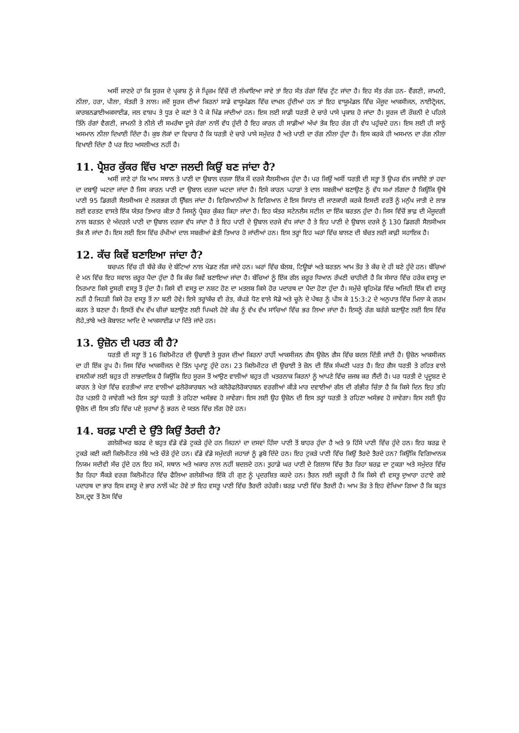ਅਸੀਂ ਜਾਣਦੇ ਹਾਂ ਕਿ ਸੂਰਜ ਦੇ ਪ੍ਰਕਾਸ਼ ਨੂੰ ਜੇ ਪ੍ਰਿਜ਼ਮ ਵਿੱਚੋਂ ਦੀ ਲੰਘਾਇਆ ਜਾਵੇ ਤਾਂ ਇਹ ਸੱਤ ਰੰਗਾਂ ਵਿੱਚ ਟੁੱਟ ਜਾਂਦਾ ਹੈ। ਇਹ ਸੱਤ ਰੰਗ ਹਨ- ਵੈਂਗਣੀ, ਜਾਮਨੀ, ਨੀਲਾ, ਹਰਾ, ਪੀਲਾ, ਸੰਤਰੀ ਤੇ ਲਾਲ। ਜਦੋਂ ਸੂਰਜ ਦੀਆਂ ਕਿਰਨਾਂ ਸਾਡੇ ਵਾਯੂਮੰਡਲ ਵਿੱਚ ਦਾਖਲ ਹੁੰਦੀਆਂ ਹਨ ਤਾਂ ਇਹ ਵਾਯੂਮੰਡਲ ਵਿੱਚ ਮੌਜੂਦ ਆਕਸੀਜਨ, ਨਾਈਟ੍ਰੋਜਨ, ਕਾਰਬਨਡਾਈਅਕਸਾਈਡ, ਜਲ ਵਾਸ਼ਪ ਤੇ ਧੂੜ ਦੇ ਕਣਾਂ ਤੇ ਪੈ ਕੇ ਖਿੰਡ ਜਾਂਦੀਆਂ ਹਨ। ਇਸ ਲਈ ਸਾਡੀ ਧਰਤੀ ਦੇ ਚਾਰੇ ਪਾਸੇ ਪ੍ਰਕਾਸ਼ ਹੋ ਜਾਂਦਾ ਹੈ। ਸੂਰਜ ਦੀ ਰੌਸ਼ਨੀ ਦੇ ਪਹਿਲੇ ਤਿੰਨੇ ਰੰਗਾਂ ਵੈਗਣੀ, ਜਾਮਨੀ ਤੇ ਨੀਲੇ ਦੀ ਸਮਰੱਥਾ ਦੂਜੇ ਰੰਗਾਂ ਨਾਲੋਂ ਵੱਧ ਹੁੰਦੀ ਹੈ ਇਹ ਕਾਰਨ ਹੀ ਸਾਡੀਆਂ ਅੱਖਾਂ ਤੱਕ ਇਹ ਰੰਗ ਹੀ ਵੱਧ ਪਹੁੰਚਦੇ ਹਨ। ਇਸ ਲਈ ਹੀ ਸਾਨੂੰ ਅਸਮਾਨ ਨੀਲਾ ਦਿਖਾਈ ਦਿੰਦਾ ਹੈ। ਕੁਝ ਲੋਕਾਂ ਦਾ ਵਿਚਾਰ ਹੈ ਕਿ ਧਰਤੀ ਦੇ ਚਾਰੇ ਪਾਸੇ ਸਮੁੰਦਰ ਹੈ ਅਤੇ ਪਾਣੀ ਦਾ ਰੰਗ ਨੀਲਾ ਹੁੰਦਾ ਹੈ। ਇਸ ਕਰਕੇ ਹੀ ਅਸਮਾਨ ਦਾ ਰੰਗ ਨੀਲਾ ਵਿਖਾਈ ਦਿੰਦਾ ਹੈ ਪਰ ਇਹ ਅਸਲੀਅਤ ਨਹੀਂ ਹੈ।
11. ਪ੍ਰੈਸ਼ਰ ਕੁੱਕਰ ਵਿੱਚ ਖਾਣਾ ਜਲਦੀ ਕਿਉਂ ਬਣ ਜਾਂਦਾ ਹੈ?
ਅਸੀਂ ਜਾਣੇ ਹਾਂ ਕਿ ਆਮ ਸਥਾਨ ਤੇ ਪਾਣੀ ਦਾ ਉਬਾਲ ਦਰਜਾ ਇੱਕ ਸੌ ਦਰਜੇ ਸੈਲਸੀਅਸ ਹੁੰਦਾ ਹੈ। ਪਰ ਜਿਉਂ ਅਸੀਂ ਧਰਤੀ ਦੀ ਸਤ੍ਹਾ ਤੋਂ ਉਪਰ ਵੱਲ ਜਾਈਏ ਤਾਂ ਹਵਾ ਦਾ ਦਬਾਉ ਘਟਦਾ ਜਾਂਦਾ ਹੈ ਜਿਸ ਕਾਰਨ ਪਾਣੀ ਦਾ ਉਬਾਲ ਦਰਜਾ ਘਟਦਾ ਜਾਂਦਾ ਹੈ। ਇਸੇ ਕਾਰਨ ਪਹਾੜਾਂ ਤੇ ਦਾਲ ਸਬਜ਼ੀਆਂ ਬਣਾਉਣ ਨੂੰ ਵੱਧ ਸਮਾਂ ਲੱਗਦਾ ਹੈ ਕਿਉਂਕਿ ਉਥੇ ਪਾਣੀ 95 ਡਿਗਰੀ ਸੈਲਸੀਅਸ ਦੇ ਲਗਭਗ ਹੀ ਉੱਬਲ ਜਾਂਦਾ ਹੈ। ਵਿਗਿਆਨੀਆਂ ਨੇ ਵਿਗਿਆਨ ਦੇ ਇਸ ਸਿਧਾਂਤ ਦੀ ਜਾਣਕਾਰੀ ਕਰਕੇ ਇਸਦੀ ਵਰਤੋਂ ਨੂੰ ਮਨੁੱਖ ਜਾਤੀ ਦੇ ਲਾਭ ਲਈ ਵਰਤਣ ਵਾਸਤੇ ਇੱਕ ਯੰਤਰ ਤਿਆਰ ਕੀਤਾ ਹੈ ਜਿਸਨੂੰ ਪ੍ਰੈਸ਼ਰ ਕੁੱਕਰ ਕਿਹਾ ਜਾਂਦਾ ਹੈ। ਇਹ ਯੰਤਰ ਸਟੇਨਲੈਸ ਸਟੀਲ ਦਾ ਇੱਕ ਬਰਤਨ ਹੁੰਦਾ ਹੈ। ਜਿਸ ਵਿੱਚੋਂ ਭਾਫ਼ ਦੀ ਮੌਜੂਦਗੀ ਨਾਲ ਬਰਤਨ ਦੇ ਅੰਦਰਲੇ ਪਾਣੀ ਦਾ ਉਬਾਲ ਦਰਜਾ ਵੱਧ ਜਾਂਦਾ ਹੈ ਤੇ ਇਹ ਪਾਣੀ ਦੇ ਉਬਾਲ ਦਰਜੇ ਵੱਧ ਜਾਂਦਾ ਹੈ ਤੇ ਇਹ ਪਾਣੀ ਦੇ ਉਬਾਲ ਦਰਜੇ ਨੂੰ 130 ਡਿਗਰੀ ਸੈਲਸੀਅਸ ਤੱਕ ਲੈ ਜਾਂਦਾ ਹੈ। ਇਸ ਲਈ ਇਸ ਵਿੱਚ ਰੱਖੀਆਂ ਦਾਲ ਸਬਜ਼ੀਆਂ ਛੇਤੀ ਤਿਆਰ ਹੋ ਜਾਂਦੀਆਂ ਹਨ। ਇਸ ਤਰ੍ਹਾਂ ਇਹ ਘਰਾਂ ਵਿੱਚ ਬਾਲਣ ਦੀ ਬੱਚਤ ਲਈ ਕਾਫ਼ੀ ਸਹਾਇਕ ਹੈ।
12. ਕੱਚ ਕਿਵੇਂ ਬਣਾਇਆ ਜਾਂਦਾ ਹੈ?
ਬਚਪਨ ਵਿੱਚ ਹੀ ਬੱਚੇ ਕੱਚ ਦੇ ਬੰਟਿਆਂ ਨਾਲ ਖੇਡਣ ਲੱਗ ਜਾਂਦੇ ਹਨ। ਘਰਾਂ ਵਿੱਚ ਬੱਲਬ, ਟਿਊਬਾਂ ਅਤੇ ਬਰਤਨ ਆਮ ਤੌਰ ਤੇ ਕੱਚ ਦੇ ਹੀ ਬਣੇ ਹੁੰਦੇ ਹਨ। ਬੱਚਿਆਂ ਦੇ ਮਨ ਵਿੱਚ ਇਹ ਸਵਾਲ ਜ਼ਰੂਰ ਪੈਦਾ ਹੁੰਦਾ ਹੈ ਕਿ ਕੱਚ ਕਿਵੇਂ ਬਣਾਇਆ ਜਾਂਦਾ ਹੈ। ਬੱਚਿਆਂ ਨੂੰ ਇੱਕ ਗੱਲ ਜ਼ਰੂਰ ਧਿਆਨ ਰੱਖਣੀ ਚਾਹੀਦੀ ਹੈ ਕਿ ਸੰਸਾਰ ਵਿੱਚ ਹਰੇਕ ਵਸਤੂ ਦਾ ਨਿਰਮਾਣ ਕਿਸੇ ਦੂਸਰੀ ਵਸਤੂ ਤੋਂ ਹੁੰਦਾ ਹੈ। ਕਿਸੇ ਵੀ ਵਸਤੂ ਦਾ ਨਸ਼ਟ ਹੋਣ ਦਾ ਮਤਲਬ ਕਿਸੇ ਹੋਰ ਪਦਾਰਥ ਦਾ ਪੈਦਾ ਹੋਣਾ ਹੁੰਦਾ ਹੈ। ਸਮੁੱਚੇ ਬ੍ਰਹਿਮੰਡ ਵਿੱਚ ਅਜਿਹੀ ਇੱਕ ਵੀ ਵਸਤੂ ਨਹੀਂ ਹੈ ਜਿਹੜੀ ਕਿਸੇ ਹੋਰ ਵਸਤੂ ਤੋਂ ਨਾ ਬਣੀ ਹੋਵੇ। ਇਸੇ ਤਰ੍ਹਾਂਕੱਚ ਵੀ ਰੇਤ, ਕੱਪੜੇ ਧੋਣ ਵਾਲੇ ਸੋਡੇ ਅਤੇ ਚੂਨੇ ਦੇ ਪੱਥਰ ਨੂੰ ਪੀਸ ਕੇ 15:3:2 ਦੇ ਅਨੁਪਾਤ ਵਿੱਚ ਮਿਲਾ ਕੇ ਗਰਮ ਕਰਨ ਤੇ ਬਣਦਾ ਹੈ। ਇਸਤੋਂ ਵੱਖ ਵੱਖ ਚੀਜ਼ਾਂ ਬਣਾਉਣ ਲਈ ਪਿਘਲੇ ਹੋਏ ਕੱਚ ਨੂੰ ਵੱਖ ਵੱਖ ਸਾਂਚਿਆਂ ਵਿੱਚ ਭਰ ਲਿਆ ਜਾਂਦਾ ਹੈ। ਇਸਨੂੰ ਰੰਗ ਬਰੰਗੇ ਬਣਾਉਣ ਲਈ ਇਸ ਵਿੱਚ ਲੋਹੇ,ਤਾਂਬੇ ਅਤੇ ਕੋਬਾਲਟ ਆਦਿ ਦੇ ਆਕਸਾਈਡ ਪਾ ਦਿੱਤੇ ਜਾਂਦੇ ਹਨ।
13. ਉਜ਼ੋਨ ਦੀ ਪਰਤ ਕੀ ਹੈ?
ਧਰਤੀ ਦੀ ਸਤ੍ਹਾ ਤੋਂ 16 ਕਿਲੋਮੀਟਰ ਦੀ ਉਚਾਈ ਤੇ ਸੂਰਜ ਦੀਆਂ ਕਿਰਨਾਂ ਰਾਹੀਂ ਆਕਸੀਜਨ ਗੈਸ ਉਜ਼ੋਨ ਗੈਸ ਵਿੱਚ ਬਦਲ ਦਿੱਤੀ ਜਾਂਦੀ ਹੈ। ਉਜ਼ੋਨ ਆਕਸੀਜਨ ਦਾ ਹੀ ਇੱਕ ਰੂਪ ਹੈ। ਜਿਸ ਵਿੱਚ ਆਕਸੀਜਨ ਦੇ ਤਿੰਨ ਪ੍ਰਮਾਣੂ ਹੁੰਦੇ ਹਨ। 23 ਕਿਲੋਮੀਟਰ ਦੀ ਉਚਾਈ ਤੇ ਜ਼ੋਨ ਦੀ ਇੱਕ ਸੰਘਣੀ ਪਰਤ ਹੈ। ਇਹ ਗੈਸ ਧਰਤੀ ਤੇ ਰਹਿਤ ਵਾਲੇ ਵਸਨੀਕਾਂ ਲਈ ਬਹੁਤ ਹੀ ਲਾਭਦਾਇਕ ਹੈ ਕਿਉਂਕਿ ਇਹ ਸੂਰਜ ਤੋਂ ਆਉਣ ਵਾਲੀਆਂ ਬਹੁਤ ਹੀ ਖਤਰਨਾਕ ਕਿਰਨਾਂ ਨੂੰ ਆਪਣੇ ਵਿੱਚ ਜ਼ਜਬ ਕਰ ਲੈਂਦੀ ਹੈ। ਪਰ ਧਰਤੀ ਦੇ ਪ੍ਰਦੂਸ਼ਣ ਦੇ ਕਾਰਨ ਤੇ ਖੇਤਾਂ ਵਿੱਚ ਵਰਤੀਆਂ ਜਾਣ ਵਾਲੀਆਂ ਫਲੋਰੋਕਾਰਬਨ ਅਤੇ ਕਲੋਰੋਫਲੋਰੋਕਾਰਬਨ ਵਰਗੀਆਂ ਕੀੜੇ ਮਾਰ ਦਵਾਈਆਂ ਗੱਲ ਦੀ ਗੰਭੀਰ ਚਿੰਤਾ ਹੈ ਕਿ ਕਿਸੇ ਦਿਨ ਇਹ ਤਹਿ ਹੋਰ ਪਤਲੀ ਹੋ ਜਾਵੇਗੀ ਅਤੇ ਇਸ ਤਰ੍ਹਾਂ ਧਰਤੀ ਤੇ ਰਹਿਣਾ ਅਸੰਭਵ ਹੋ ਜਾਵੇਗਾ। ਇਸ ਲਈ ਉਹ ਉਜ਼ੋਨ ਦੀ ਇਸ ਤਰ੍ਹਾਂ ਧਰਤੀ ਤੇ ਰਹਿਣਾ ਅਸੰਭਵ ਹੋ ਜਾਵੇਗਾ। ਇਸ ਲਈ ਉਹ ਉਜ਼ੋਨ ਦੀ ਇਸ ਤਹਿ ਵਿੱਚ ਪਏ ਸੁਰਾਖਾਂ ਨੂੰ ਭਰਨ ਦੇ ਯਤਨ ਵਿੱਚ ਲੱਗ ਹੋਏ ਹਨ।
14. ਬਰਫ਼ ਪਾਣੀ ਦੇ ਉੱਤੇ ਕਿਉਂ ਤੈਰਦੀ ਹੈ?
ਗਲੇਸ਼ੀਅਰ ਬਰਫ ਦੇ ਬਹੁਤ ਵੱਡੇ ਵੱਡੇ ਟੁਕੜੇ ਹੁੰਦੇ ਹਨ ਜਿਹਨਾਂ ਦਾ ਦਸਵਾਂ ਹਿੱਸਾ ਪਾਣੀ ਤੋਂ ਬਾਹਰ ਹੁੰਦਾ ਹੈ ਅਤੇ 9 ਹਿੱਸੇ ਪਾਣੀ ਵਿੱਚ ਹੁੰਦੇ ਹਨ। ਇਹ ਬਰਫ਼ ਦੇ ਟੁਕੜੇ ਕਈ ਕਈ ਕਿਲੋਮੀਟਰ ਲੰਬੇ ਅਤੇ ਚੌੜੇ ਹੁੰਦੇ ਹਨ। ਵੱਡੇ ਵੱਡੇ ਸਮੁੰਦਰੀ ਜਹਾਜ਼ਾਂ ਨੂੰ ਡੁਬੋ ਦਿੰਦੇ ਹਨ। ਇਹ ਟੁਕੜੇ ਪਾਣੀ ਵਿੱਚ ਕਿਉਂ ਤੈਰਦੇ ਤੈਰਦੇ ਹਨ? ਕਿਉਂਕਿ ਵਿਗਿਆਨਕ ਨਿਯਮ ਸਦੀਵੀ ਸੱਚ ਹੁੰਦੇ ਹਨ ਇਹ ਸਮੇਂ, ਸਥਾਨ ਅਤੇ ਅਕਾਰ ਨਾਲ ਨਹੀਂ ਬਦਲਦੇ ਹਨ। ਤੁਹਾਡੇ ਘਰ ਪਾਣੀ ਦੇ ਗਿਲਾਸ ਵਿੱਚ ਤੈਰ ਰਿਹਾ ਬਰਫ਼ ਦਾ ਟੁਕੜਾ ਅਤੇ ਸਮੁੰਦਰ ਵਿੱਚ ਤੈਰ ਰਿਹਾ ਸੈਂਕੜੇ ਵਰਗ ਕਿਲੋਮੀਟਰ ਵਿੱਚ ਫੈਲਿਆ ਗਲੇਸ਼ੀਅਰ ਇੱਕੋ ਹੀ ਗੁਣ ਨੂੰ ਪ੍ਰਦਰਸ਼ਿਤ ਕਰਦੇ ਹਨ। ਤੈਰਨ ਲਈ ਜ਼ਰੂਰੀ ਹੈ ਕਿ ਕਿਸੇ ਵੀ ਵਸਤੂ ਦੁਆਰਾ ਹਟਾਏ ਗਏ ਪਦਾਰਥ ਦਾ ਭਾਰ ਇਸ ਵਸਤੂ ਦੇ ਭਾਰ ਨਾਲੋਂ ਘੱਟ ਹੋਵੇ ਤਾਂ ਇਹ ਵਸਤੂ ਪਾਣੀ ਵਿੱਚ ਤੈਰਦੀ ਰਹੇਗੀ। ਬਰਫ਼ ਪਾਣੀ ਵਿੱਚ ਤੈਰਦੀ ਹੈ। ਆਮ ਤੌਰ ਤੇ ਇਹ ਵੇਖਿਆ ਗਿਆ ਹੈ ਕਿ ਬਹੁਤ ਠੋਸ,ਦ੍ਰਵ ਤੋਂ ਠੋਸ ਵਿੱਚ